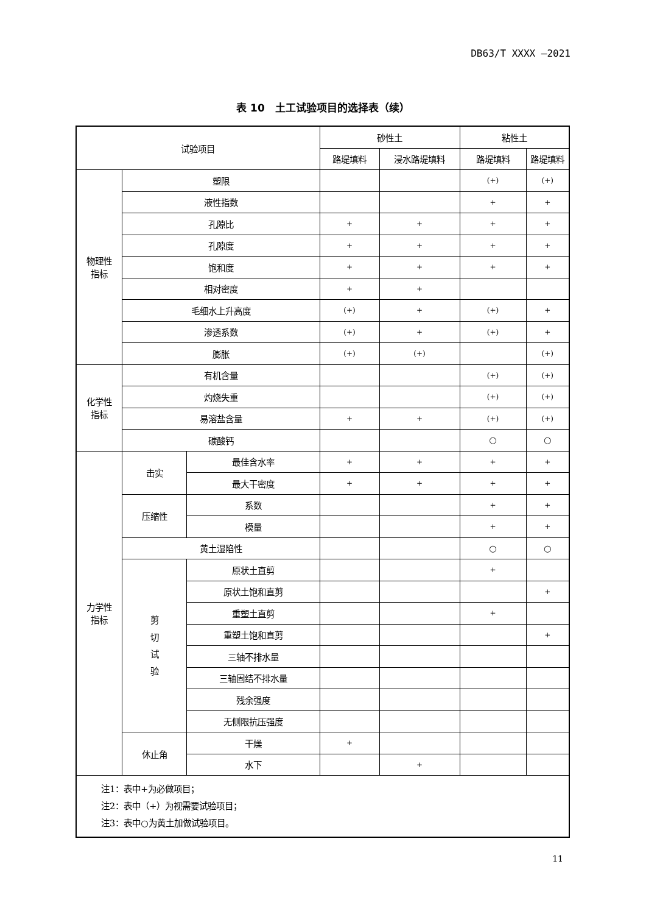DB63/T XXXX —2021
表 10　土工试验项目的选择表（续）
| 试验项目 | | | 砂性土 | | 粘性土 | |
| | | | 路堤填料 | 浸水路堤填料 | 路堤填料 | 路堤填料 |
| 物理性 指标 | 塑限 | | | | (+) | (+) |
| | 液性指数 | | | | + | + |
| | 孔隙比 | | + | + | + | + |
| | 孔隙度 | | + | + | + | + |
| | 饱和度 | | + | + | + | + |
| | 相对密度 | | + | + | | |
| | 毛细水上升高度 | | (+) | + | (+) | + |
| | 渗透系数 | | (+) | + | (+) | + |
| | 膨胀 | | (+) | (+) | | (+) |
| 化学性 指标 | 有机含量 | | | | (+) | (+) |
| | 灼烧失重 | | | | (+) | (+) |
| | 易溶盐含量 | | + | + | (+) | (+) |
| | 碳酸钙 | | | | ○ | ○ |
| 力学性 指标 | 击实 | 最佳含水率 | + | + | + | + |
| | | 最大干密度 | + | + | + | + |
| | 压缩性 | 系数 | | | + | + |
| | | 模量 | | | + | + |
| | 黄土湿陷性 | | | | ○ | ○ |
| | 剪 切 试 验 | 原状土直剪 | | | + | |
| | | 原状土饱和直剪 | | | | + |
| | | 重塑土直剪 | | | + | |
| | | 重塑土饱和直剪 | | | | + |
| | | 三轴不排水量 | | | | |
| | | 三轴固结不排水量 | | | | |
| | | 残余强度 | | | | |
| | | 无侧限抗压强度 | | | | |
| | 休止角 | 干燥 | + | | | |
| | | 水下 | | + | | |
| 注1：表中+为必做项目； 注2：表中（+）为视需要试验项目； 注3：表中○为黄土加做试验项目。 | | | | | | |
11